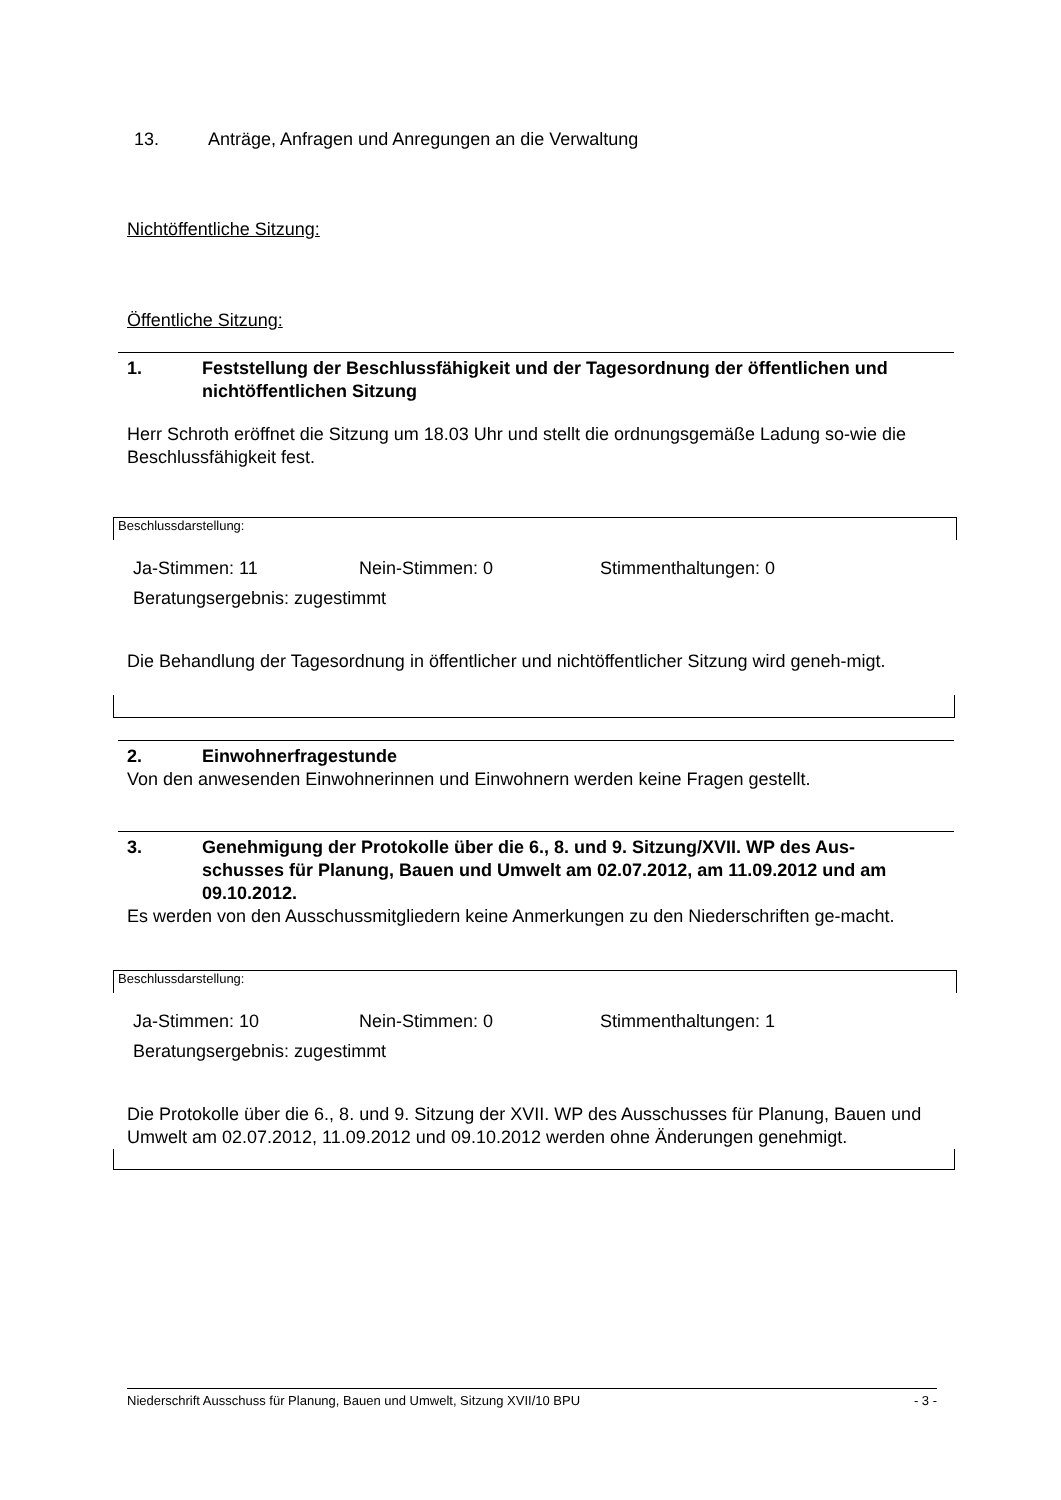13. Anträge, Anfragen und Anregungen an die Verwaltung
Nichtöffentliche Sitzung:
Öffentliche Sitzung:
1. Feststellung der Beschlussfähigkeit und der Tagesordnung der öffentlichen und nichtöffentlichen Sitzung
Herr Schroth eröffnet die Sitzung um 18.03 Uhr und stellt die ordnungsgemäße Ladung so-wie die Beschlussfähigkeit fest.
Beschlussdarstellung:
Ja-Stimmen: 11 Nein-Stimmen: 0 Stimmenthaltungen: 0
Beratungsergebnis: zugestimmt
Die Behandlung der Tagesordnung in öffentlicher und nichtöffentlicher Sitzung wird geneh-migt.
2. Einwohnerfragestunde
Von den anwesenden Einwohnerinnen und Einwohnern werden keine Fragen gestellt.
3. Genehmigung der Protokolle über die 6., 8. und 9. Sitzung/XVII. WP des Aus-schusses für Planung, Bauen und Umwelt am 02.07.2012, am 11.09.2012 und am 09.10.2012.
Es werden von den Ausschussmitgliedern keine Anmerkungen zu den Niederschriften ge-macht.
Beschlussdarstellung:
Ja-Stimmen: 10 Nein-Stimmen: 0 Stimmenthaltungen: 1
Beratungsergebnis: zugestimmt
Die Protokolle über die 6., 8. und 9. Sitzung der XVII. WP des Ausschusses für Planung, Bauen und Umwelt am 02.07.2012, 11.09.2012 und 09.10.2012 werden ohne Änderungen genehmigt.
Niederschrift Ausschuss für Planung, Bauen und Umwelt, Sitzung XVII/10 BPU - 3 -